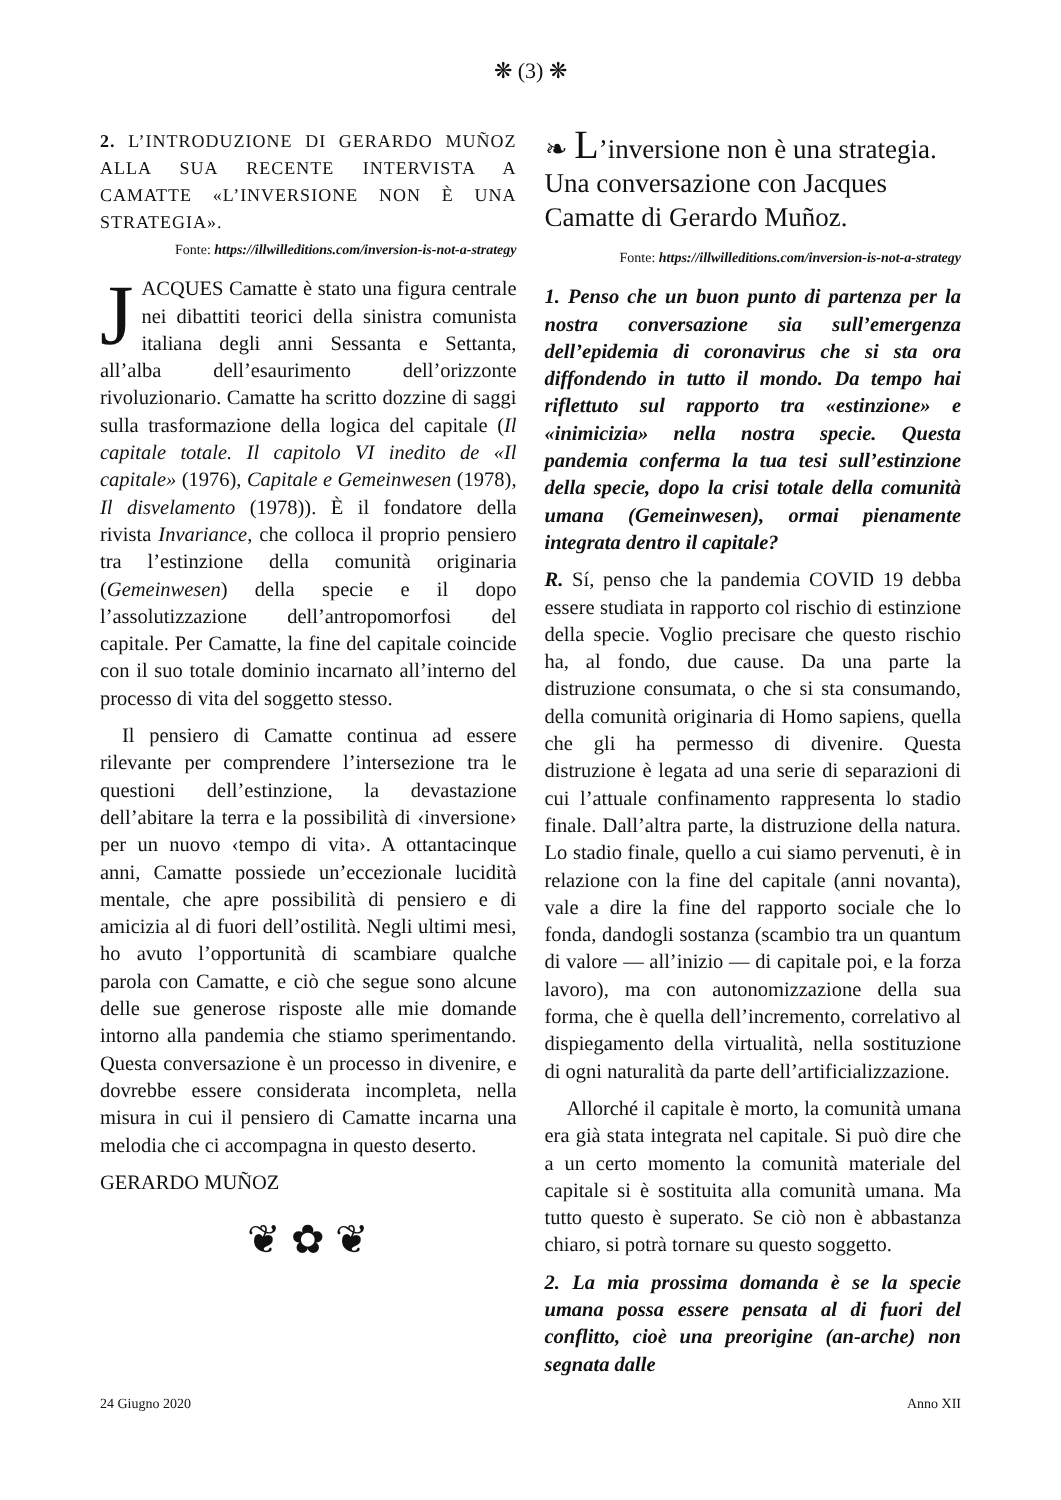❋ (3) ❋
2. L’INTRODUZIONE DI GERARDO MUÑOZ ALLA SUA RECENTE INTERVISTA A CAMATTE «L’INVERSIONE NON È UNA STRATEGIA».
Fonte: https://illwilleditions.com/inversion-is-not-a-strategy
JACQUES Camatte è stato una figura centrale nei dibattiti teorici della sinistra comunista italiana degli anni Sessanta e Settanta, all’alba dell’esaurimento dell’orizzonte rivoluzionario. Camatte ha scritto dozzine di saggi sulla trasformazione della logica del capitale (Il capitale totale. Il capitolo VI inedito de «Il capitale» (1976), Capitale e Gemeinwesen (1978), Il disvelamento (1978)). È il fondatore della rivista Invariance, che colloca il proprio pensiero tra l’estinzione della comunità originaria (Gemeinwesen) della specie e il dopo l’assolutizzazione dell’antropomorfosi del capitale. Per Camatte, la fine del capitale coincide con il suo totale dominio incarnato all’interno del processo di vita del soggetto stesso.
Il pensiero di Camatte continua ad essere rilevante per comprendere l’intersezione tra le questioni dell’estinzione, la devastazione dell’abitare la terra e la possibilità di ‹inversione› per un nuovo ‹tempo di vita›. A ottantacinque anni, Camatte possiede un’eccezionale lucidità mentale, che apre possibilità di pensiero e di amicizia al di fuori dell’ostilità. Negli ultimi mesi, ho avuto l’opportunità di scambiare qualche parola con Camatte, e ciò che segue sono alcune delle sue generose risposte alle mie domande intorno alla pandemia che stiamo sperimentando. Questa conversazione è un processo in divenire, e dovrebbe essere considerata incompleta, nella misura in cui il pensiero di Camatte incarna una melodia che ci accompagna in questo deserto.
GERARDO MUÑOZ
❦ ✿ ❦
❧ L’inversione non è una strategia. Una conversazione con Jacques Camatte di Gerardo Muñoz.
Fonte: https://illwilleditions.com/inversion-is-not-a-strategy
1. Penso che un buon punto di partenza per la nostra conversazione sia sull’emergenza dell’epidemia di coronavirus che si sta ora diffondendo in tutto il mondo. Da tempo hai riflettuto sul rapporto tra «estinzione» e «inimicizia» nella nostra specie. Questa pandemia conferma la tua tesi sull’estinzione della specie, dopo la crisi totale della comunità umana (Gemeinwesen), ormai pienamente integrata dentro il capitale?
R. Sí, penso che la pandemia COVID 19 debba essere studiata in rapporto col rischio di estinzione della specie. Voglio precisare che questo rischio ha, al fondo, due cause. Da una parte la distruzione consumata, o che si sta consumando, della comunità originaria di Homo sapiens, quella che gli ha permesso di divenire. Questa distruzione è legata ad una serie di separazioni di cui l’attuale confinamento rappresenta lo stadio finale. Dall’altra parte, la distruzione della natura. Lo stadio finale, quello a cui siamo pervenuti, è in relazione con la fine del capitale (anni novanta), vale a dire la fine del rapporto sociale che lo fonda, dandogli sostanza (scambio tra un quantum di valore — all’inizio — di capitale poi, e la forza lavoro), ma con autonomizzazione della sua forma, che è quella dell’incremento, correlativo al dispiegamento della virtualità, nella sostituzione di ogni naturalità da parte dell’artificializzazione.
Allorché il capitale è morto, la comunità umana era già stata integrata nel capitale. Si può dire che a un certo momento la comunità materiale del capitale si è sostituita alla comunità umana. Ma tutto questo è superato. Se ciò non è abbastanza chiaro, si potrà tornare su questo soggetto.
2. La mia prossima domanda è se la specie umana possa essere pensata al di fuori del conflitto, cioè una preorigine (an-arche) non segnata dalle
24 Giugno 2020 Anno XII